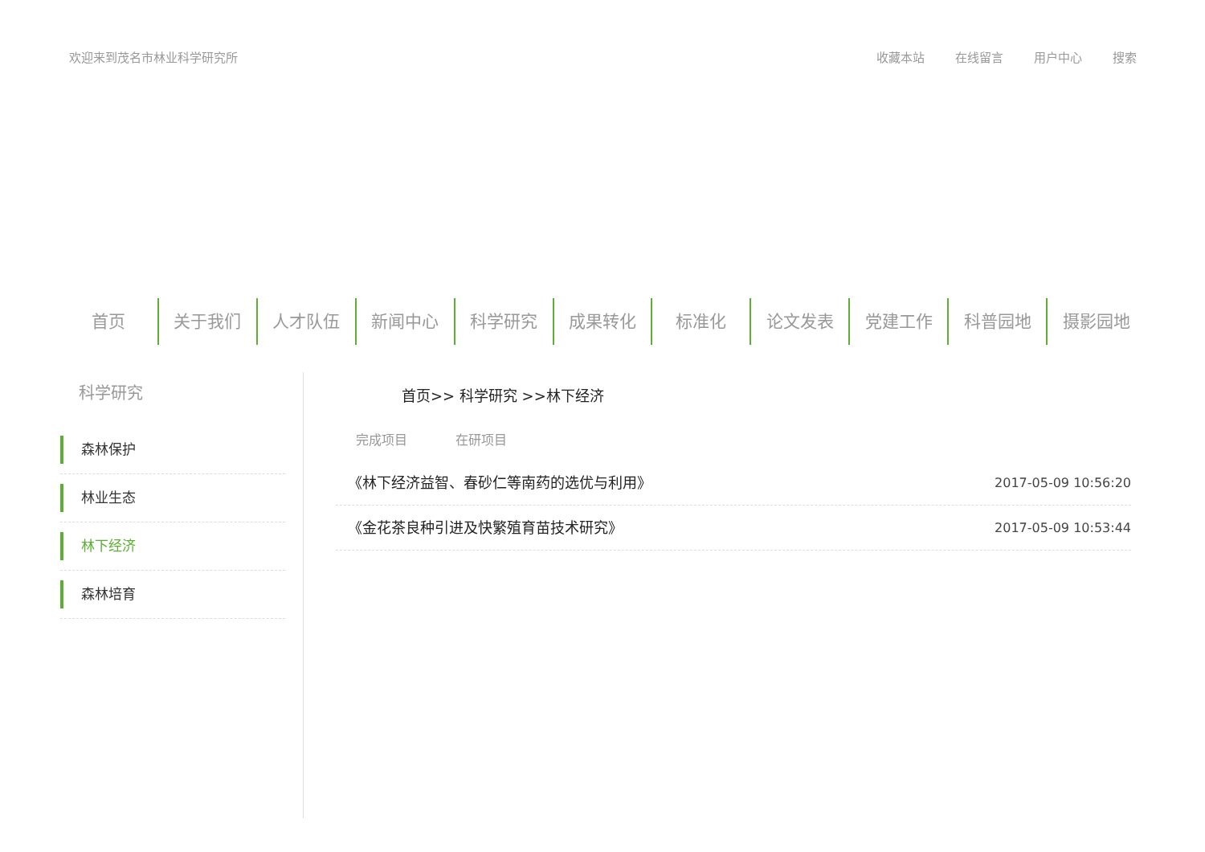欢迎来到茂名市林业科学研究所 收藏本站 在线留言 用户中心 搜索
首页 关于我们 人才队伍 新闻中心 科学研究 成果转化 标准化 论文发表 党建工作 科普园地 摄影园地
科学研究
森林保护
林业生态
林下经济
森林培育
首页>> 科学研究 >>林下经济
完成项目 在研项目
《林下经济益智、春砂仁等南药的选优与利用》 2017-05-09 10:56:20
《金花茶良种引进及快繁殖育苗技术研究》 2017-05-09 10:53:44